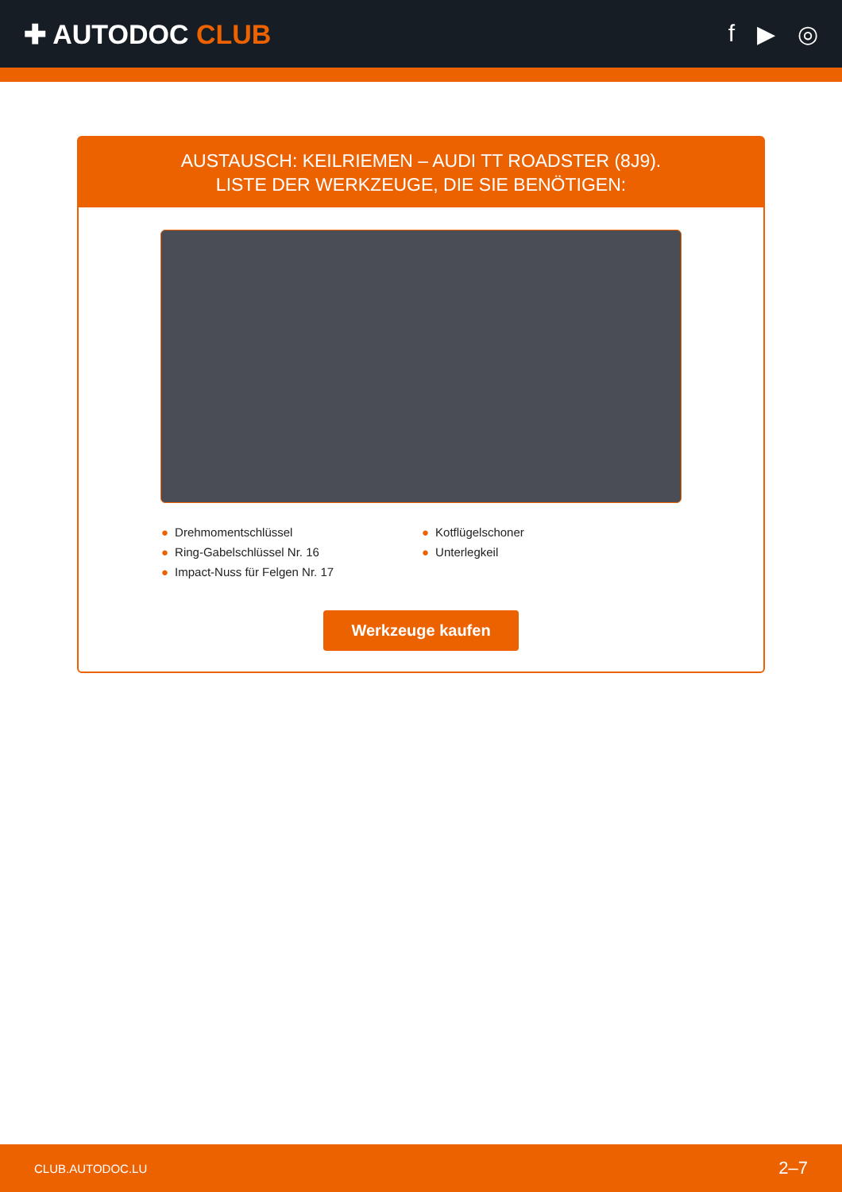✚ AUTODOC CLUB f ▶ ◎
AUSTAUSCH: KEILRIEMEN – AUDI TT ROADSTER (8J9).
LISTE DER WERKZEUGE, DIE SIE BENÖTIGEN:
● Drehmomentschlüssel
● Kotflügelschoner
● Ring-Gabelschlüssel Nr. 16
● Unterlegkeil
● Impact-Nuss für Felgen Nr. 17
Werkzeuge kaufen
CLUB.AUTODOC.LU 2–7